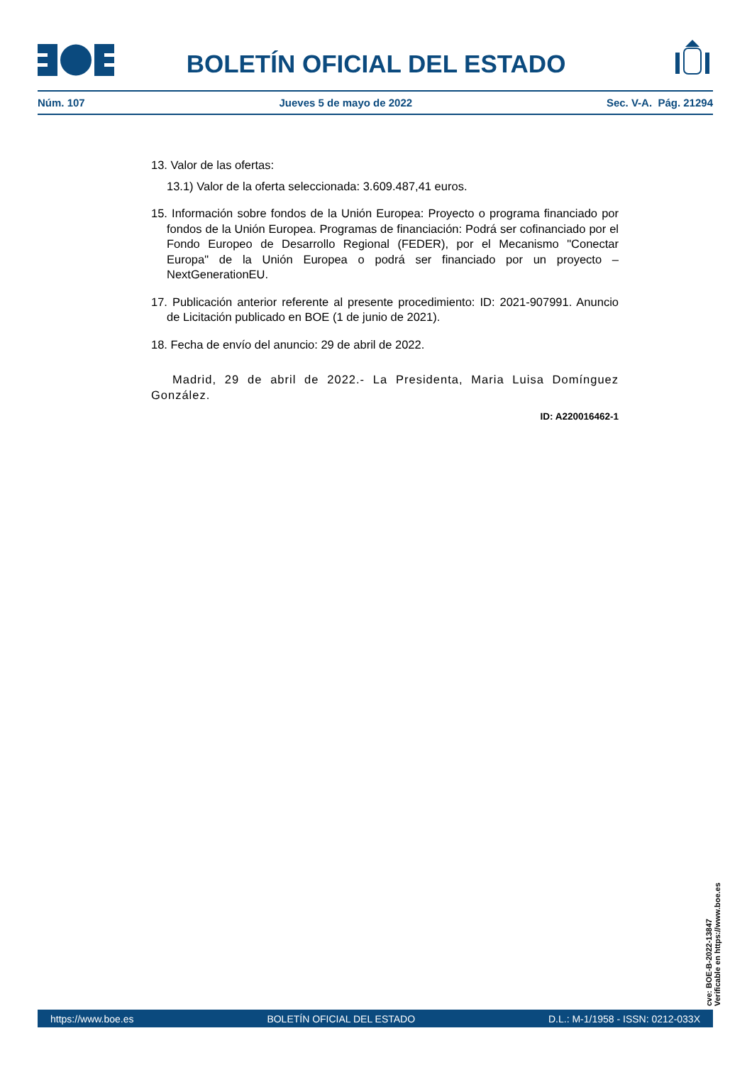BOLETÍN OFICIAL DEL ESTADO
Núm. 107 Jueves 5 de mayo de 2022 Sec. V-A. Pág. 21294
13. Valor de las ofertas:
13.1) Valor de la oferta seleccionada: 3.609.487,41 euros.
15. Información sobre fondos de la Unión Europea: Proyecto o programa financiado por fondos de la Unión Europea. Programas de financiación: Podrá ser cofinanciado por el Fondo Europeo de Desarrollo Regional (FEDER), por el Mecanismo "Conectar Europa" de la Unión Europea o podrá ser financiado por un proyecto – NextGenerationEU.
17. Publicación anterior referente al presente procedimiento: ID: 2021-907991. Anuncio de Licitación publicado en BOE (1 de junio de 2021).
18. Fecha de envío del anuncio: 29 de abril de 2022.
Madrid, 29 de abril de 2022.- La Presidenta, Maria Luisa Domínguez González.
ID: A220016462-1
cve: BOE-B-2022-13847
Verificable en https://www.boe.es
https://www.boe.es BOLETÍN OFICIAL DEL ESTADO D.L.: M-1/1958 - ISSN: 0212-033X